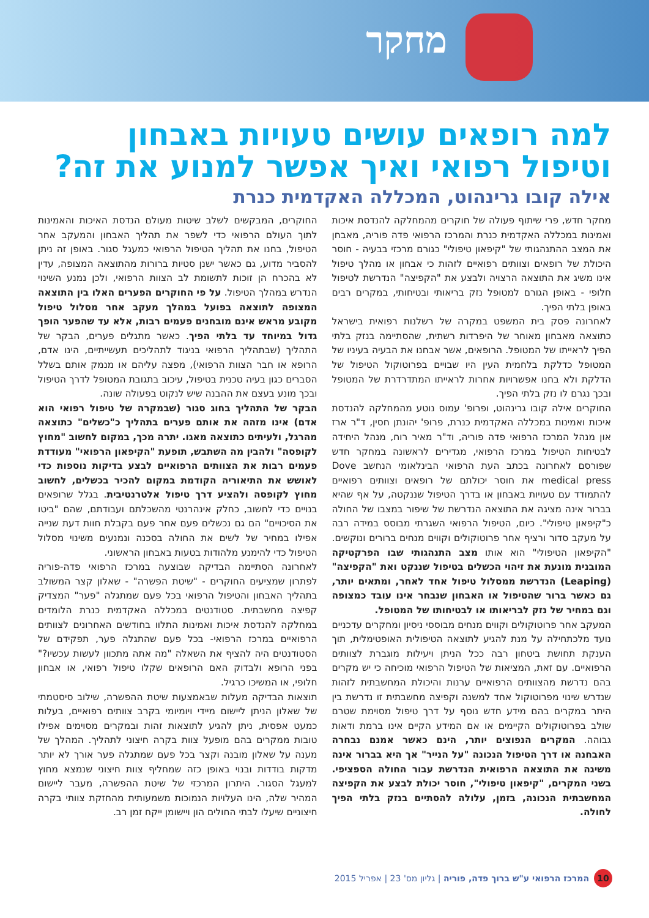מחקר
למה רופאים עושים טעויות באבחון וטיפול רפואי ואיך אפשר למנוע את זה?
אילה קובו גרינהוט, המכללה האקדמית כנרת
מחקר חדש, פרי שיתוף פעולה של חוקרים מהמחלקה להנדסת איכות ואמינות במכללה האקדמית כנרת והמרכז הרפואי פדה פוריה, מאבחן את המצב ההתנהגותי של "קיפאון טיפולי" כגורם מרכזי בבעיה - חוסר היכולת של רופאים וצוותים רפואיים לזהות כי אבחון או מהלך טיפול אינו משיג את התוצאה הרצויה ולבצע את "הקפיצה" הנדרשת לטיפול חלופי - באופן הגורם למטופל נזק בריאותי ובטיחותי, במקרים רבים באופן בלתי הפיך.
לאחרונה פסק בית המשפט במקרה של רשלנות רפואית בישראל כתוצאה מאבחון מאוחר של היפרדות רשתית, שהסתיימה בנזק בלתי הפיך לראייתו של המטופל. הרופאים, אשר אבחנו את הבעיה בעיניו של המטופל כדלקת בלחמית העין היו שבויים בפרוטוקול הטיפול של הדלקת ולא בחנו אפשרויות אחרות לראייתו המתדרדרת של המטופל ובכך נגרם לו נזק בלתי הפיך.
החוקרים אילה קובו גרינהוט, ופרופ' עמוס נוטע מהמחלקה להנדסת איכות ואמינות במכללה האקדמית כנרת, פרופ' יהונתן חסין, ד"ר ארז און מנהל המרכז הרפואי פדה פוריה, וד"ר מאיר רוח, מנהל היחידה לבטיחות הטיפול במרכז הרפואי, מגדירים לראשונה במחקר חדש שפורסם לאחרונה בכתב העת הרפואי הבינלאומי הנחשב Dove medical press את חוסר יכולתם של רופאים וצוותים רפואיים להתמודד עם טעויות באבחון או בדרך הטיפול שננקטה, על אף שהיא בברור אינה מציגה את התוצאה הנדרשת של שיפור במצבו של החולה כ"קיפאון טיפולי". כיום, הטיפול הרפואי השגרתי מבוסס במידה רבה על מעקב סדור ורציף אחר פרוטוקולים וקווים מנחים ברורים ונוקשים. "הקיפאון הטיפולי" הוא אותו מצב התנהגותי שבו הפרקטיקה המובנית מונעת את זיהוי הכשלים בטיפול שננקט ואת "הקפיצה" (Leaping) הנדרשת ממסלול טיפול אחד לאחר, ומתאים יותר, גם כאשר ברור שהטיפול או האבחון שנבחר אינו עובד כמצופה וגם במחיר של נזק לבריאותו או לבטיחותו של המטופל.
המעקב אחר פרוטוקולים וקווים מנחים מבוססי ניסיון ומחקרים עדכניים נועד מלכתחילה על מנת להגיע לתוצאה הטיפולית האופטימלית, תוך הענקת תחושת ביטחון רבה ככל הניתן ויעילות מוגברת לצוותים הרפואיים. עם זאת, המציאות של הטיפול הרפואי מוכיחה כי יש מקרים בהם נדרשת מהצוותים הרפואיים ערנות והיכולת המחשבתית לזהות שנדרש שינוי מפרוטוקול אחד למשנה וקפיצה מחשבתית זו נדרשת בין היתר במקרים בהם מידע חדש נוסף על דרך טיפול מסוימת שטרם שולב בפרוטוקולים הקיימים או אם המידע הקיים אינו ברמת ודאות גבוהה. המקרים הנפוצים יותר, הינם כאשר אמנם נבחרה האבחנה או דרך הטיפול הנכונה "על הנייר" אך היא בברור אינה משיגה את התוצאה הרפואית הנדרשת עבור החולה הספציפי. בשני המקרים, "קיפאון טיפולי", חוסר יכולת לבצע את הקפיצה המחשבתית הנכונה, בזמן, עלולה להסתיים בנזק בלתי הפיך לחולה.
החוקרים, המבקשים לשלב שיטות מעולם הנדסת האיכות והאמינות לתוך העולם הרפואי כדי לשפר את תהליך האבחון והמעקב אחר הטיפול, בחנו את תהליך הטיפול הרפואי כמעגל סגור. באופן זה ניתן להסביר מדוע, גם כאשר ישנן סטיות ברורות מהתוצאה המצופה, עדין לא בהכרח הן זוכות לתשומת לב הצוות הרפואי, ולכן נמנע השינוי הנדרש במהלך הטיפול. על פי החוקרים הפערים האלו בין התוצאה המצופה לתוצאה בפועל במהלך מעקב אחר מסלול טיפול מקובע מראש אינם מובחנים פעמים רבות, אלא עד שהפער הופך גדול במיוחד עד בלתי הפיך. כאשר מתגלים פערים, הבקר של התהליך (שבתהליך הרפואי בניגוד לתהליכים תעשייתיים, הינו אדם, הרופא או חבר הצוות הרפואי), מפצה עליהם או מנמק אותם בשלל הסברים כגון בעיה טכנית בטיפול, עיכוב בתגובת המטופל לדרך הטיפול ובכך מונע בעצם את ההבנה שיש לנקוט בפעולה שונה.
הבקר של התהליך בחוג סגור (שבמקרה של טיפול רפואי הוא אדם) אינו מזהה את אותם פערים בתהליך כ"כשלים" כתוצאה מהרגל, ולעיתים כתוצאה מאגו. יתרה מכך, במקום לחשוב "מחוץ לקופסה" ולהבין מה השתבש, תופעת "הקיפאון הרפואי" מעודדת פעמים רבות את הצוותים הרפואיים לבצע בדיקות נוספות כדי לאושש את התיאוריה הקודמת במקום להכיר בכשלים, לחשוב מחוץ לקופסה ולהציע דרך טיפול אלטרנטיבית. בגלל שרופאים בנויים כדי לחשוב, כחלק אינהרנטי מהשכלתם ועבודתם, שהם "ביטו את הסיכויים" הם גם נכשלים פעם אחר פעם בקבלת חוות דעת שנייה אפילו במחיר של לשים את החולה בסכנה ונמנעים משינוי מסלול הטיפול כדי להימנע מלהודות בטעות באבחון הראשוני.
לאחרונה הסתיימה הבדיקה שבוצעה במרכז הרפואי פדה-פוריה לפתרון שמציעים החוקרים - "שיטת הפשרה" - שאלון קצר המשולב בתהליך האבחון והטיפול הרפואי בכל פעם שמתגלה "פער" המצדיק קפיצה מחשבתית. סטודנטים במכללה האקדמית כנרת הלומדים במחלקה להנדסת איכות ואמינות התלוו בחודשים האחרונים לצוותים הרפואיים במרכז הרפואי- בכל פעם שהתגלה פער, תפקידם של הסטודנטים היה להציף את השאלה "מה אתה מתכוון לעשות עכשיו?" בפני הרופא ולבדוק האם הרופאים שקלו טיפול רפואי, או אבחון חלופי, או המשיכו כרגיל.
תוצאות הבדיקה מעלות שבאמצעות שיטת ההפשרה, שילוב סיסטמתי של שאלון הניתן ליישום מיידי ויומיומי בקרב צוותים רפואיים, בעלות כמעט אפסית, ניתן להגיע לתוצאות זהות ובמקרים מסוימים אפילו טובות ממקרים בהם מופעל צוות בקרה חיצוני לתהליך. המהלך של מענה על שאלון מובנה וקצר בכל פעם שמתגלה פער אורך לא יותר מדקות בודדות ובנוי באופן כזה שמחליף צוות חיצוני שנמצא מחוץ למעגל הסגור. היתרון המרכזי של שיטת ההפשרה, מעבר ליישום המהיר שלה, הינו העלויות הנמוכות משמעותית מהחזקת צוותי בקרה חיצוניים שיעלו לבתי החולים הון ויישומן ייקח זמן רב.
10 המרכז הרפואי ע"ש ברוך פדה, פוריה | גליון מס' 23 | אפריל 2015